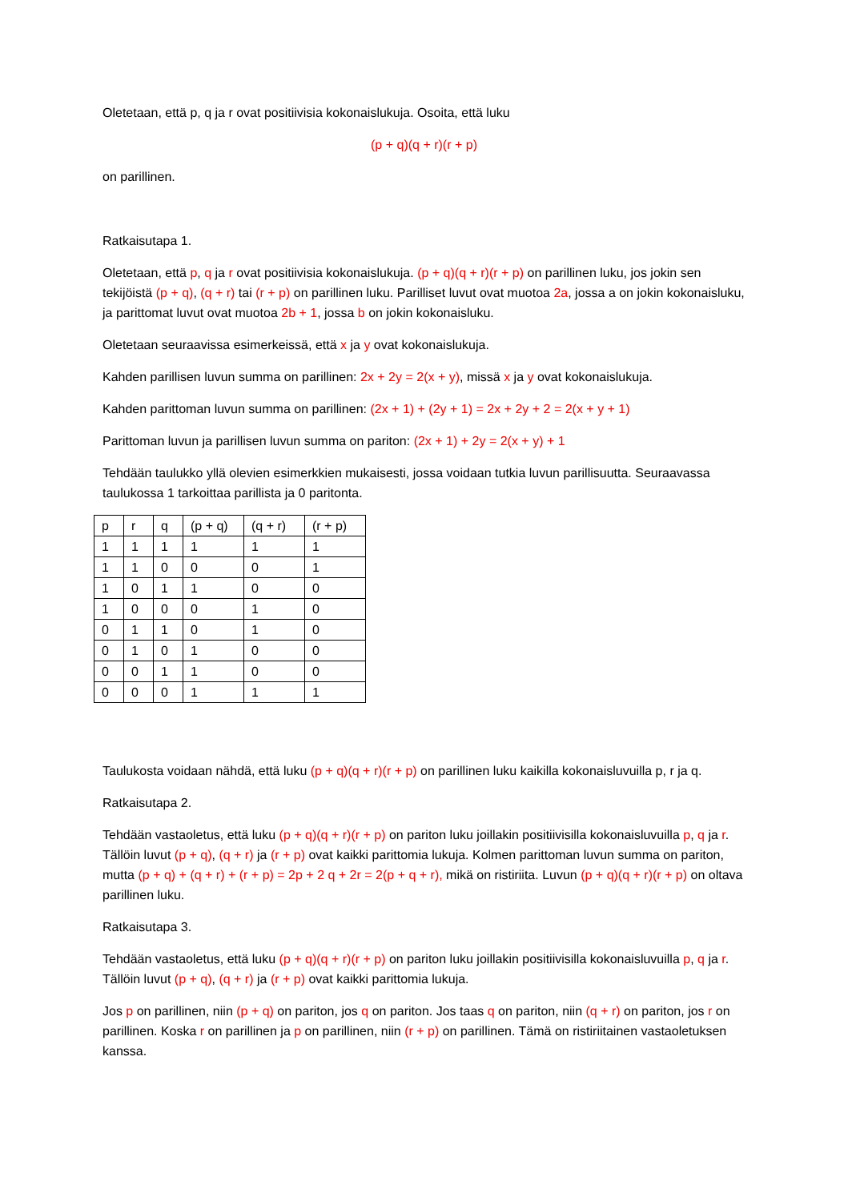Oletetaan, että p, q ja r ovat positiivisia kokonaislukuja. Osoita, että luku
(p + q)(q + r)(r + p)
on parillinen.
Ratkaisutapa 1.
Oletetaan, että p, q ja r ovat positiivisia kokonaislukuja. (p + q)(q + r)(r + p) on parillinen luku, jos jokin sen tekijöistä (p + q), (q + r) tai (r + p) on parillinen luku. Parilliset luvut ovat muotoa 2a, jossa a on jokin kokonaisluku, ja parittomat luvut ovat muotoa 2b + 1, jossa b on jokin kokonaisluku.
Oletetaan seuraavissa esimerkeissä, että x ja y ovat kokonaislukuja.
Kahden parillisen luvun summa on parillinen: 2x + 2y = 2(x + y), missä x ja y ovat kokonaislukuja.
Kahden parittoman luvun summa on parillinen: (2x + 1) + (2y + 1) = 2x + 2y + 2 = 2(x + y + 1)
Parittoman luvun ja parillisen luvun summa on pariton: (2x + 1) + 2y = 2(x + y) + 1
Tehdään taulukko yllä olevien esimerkkien mukaisesti, jossa voidaan tutkia luvun parillisuutta. Seuraavassa taulukossa 1 tarkoittaa parillista ja 0 paritonta.
| p | r | q | (p + q) | (q + r) | (r + p) |
| 1 | 1 | 1 | 1 | 1 | 1 |
| 1 | 1 | 0 | 0 | 0 | 1 |
| 1 | 0 | 1 | 1 | 0 | 0 |
| 1 | 0 | 0 | 0 | 1 | 0 |
| 0 | 1 | 1 | 0 | 1 | 0 |
| 0 | 1 | 0 | 1 | 0 | 0 |
| 0 | 0 | 1 | 1 | 0 | 0 |
| 0 | 0 | 0 | 1 | 1 | 1 |
Taulukosta voidaan nähdä, että luku (p + q)(q + r)(r + p) on parillinen luku kaikilla kokonaisluvuilla p, r ja q.
Ratkaisutapa 2.
Tehdään vastaoletus, että luku (p + q)(q + r)(r + p) on pariton luku joillakin positiivisilla kokonaisluvuilla p, q ja r. Tällöin luvut (p + q), (q + r) ja (r + p) ovat kaikki parittomia lukuja. Kolmen parittoman luvun summa on pariton, mutta (p + q) + (q + r) + (r + p) = 2p + 2 q + 2r = 2(p + q + r), mikä on ristiriita. Luvun (p + q)(q + r)(r + p) on oltava parillinen luku.
Ratkaisutapa 3.
Tehdään vastaoletus, että luku (p + q)(q + r)(r + p) on pariton luku joillakin positiivisilla kokonaisluvuilla p, q ja r. Tällöin luvut (p + q), (q + r) ja (r + p) ovat kaikki parittomia lukuja.
Jos p on parillinen, niin (p + q) on pariton, jos q on pariton. Jos taas q on pariton, niin (q + r) on pariton, jos r on parillinen. Koska r on parillinen ja p on parillinen, niin (r + p) on parillinen. Tämä on ristiriitainen vastaoletuksen kanssa.